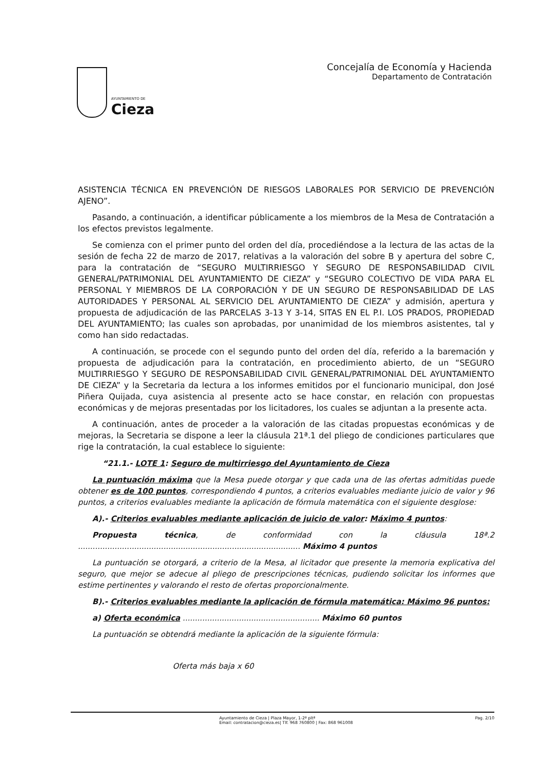AYUNTAMIENTO DE
Cieza
Concejalía de Economía y Hacienda
Departamento de Contratación
ASISTENCIA TÉCNICA EN PREVENCIÓN DE RIESGOS LABORALES POR SERVICIO DE PREVENCIÓN AJENO”.
Pasando, a continuación, a identificar públicamente a los miembros de la Mesa de Contratación a los efectos previstos legalmente.
Se comienza con el primer punto del orden del día, procediéndose a la lectura de las actas de la sesión de fecha 22 de marzo de 2017, relativas a la valoración del sobre B y apertura del sobre C, para la contratación de “SEGURO MULTIRRIESGO Y SEGURO DE RESPONSABILIDAD CIVIL GENERAL/PATRIMONIAL DEL AYUNTAMIENTO DE CIEZA” y “SEGURO COLECTIVO DE VIDA PARA EL PERSONAL Y MIEMBROS DE LA CORPORACIÓN Y DE UN SEGURO DE RESPONSABILIDAD DE LAS AUTORIDADES Y PERSONAL AL SERVICIO DEL AYUNTAMIENTO DE CIEZA” y admisión, apertura y propuesta de adjudicación de las PARCELAS 3-13 Y 3-14, SITAS EN EL P.I. LOS PRADOS, PROPIEDAD DEL AYUNTAMIENTO; las cuales son aprobadas, por unanimidad de los miembros asistentes, tal y como han sido redactadas.
A continuación, se procede con el segundo punto del orden del día, referido a la baremación y propuesta de adjudicación para la contratación, en procedimiento abierto, de un “SEGURO MULTIRRIESGO Y SEGURO DE RESPONSABILIDAD CIVIL GENERAL/PATRIMONIAL DEL AYUNTAMIENTO DE CIEZA” y la Secretaria da lectura a los informes emitidos por el funcionario municipal, don José Piñera Quijada, cuya asistencia al presente acto se hace constar, en relación con propuestas económicas y de mejoras presentadas por los licitadores, los cuales se adjuntan a la presente acta.
A continuación, antes de proceder a la valoración de las citadas propuestas económicas y de mejoras, la Secretaria se dispone a leer la cláusula 21ª.1 del pliego de condiciones particulares que rige la contratación, la cual establece lo siguiente:
“21.1.- LOTE 1: Seguro de multirriesgo del Ayuntamiento de Cieza
La puntuación máxima que la Mesa puede otorgar y que cada una de las ofertas admitidas puede obtener es de 100 puntos, correspondiendo 4 puntos, a criterios evaluables mediante juicio de valor y 96 puntos, a criterios evaluables mediante la aplicación de fórmula matemática con el siguiente desglose:
A).- Criterios evaluables mediante aplicación de juicio de valor: Máximo 4 puntos:
Propuesta técnica, de conformidad con la cláusula 18ª.2 ........................................................................................... Máximo 4 puntos
La puntuación se otorgará, a criterio de la Mesa, al licitador que presente la memoria explicativa del seguro, que mejor se adecue al pliego de prescripciones técnicas, pudiendo solicitar los informes que estime pertinentes y valorando el resto de ofertas proporcionalmente.
B).- Criterios evaluables mediante la aplicación de fórmula matemática: Máximo 96 puntos:
a) Oferta económica ........................................................ Máximo 60 puntos
La puntuación se obtendrá mediante la aplicación de la siguiente fórmula:
Oferta más baja x 60
Ayuntamiento de Cieza | Plaza Mayor, 1-2ª pltª
Email: contratacion@cieza.es| Tlf. 968 760800 | Fax: 868 961008
Pag. 2/10